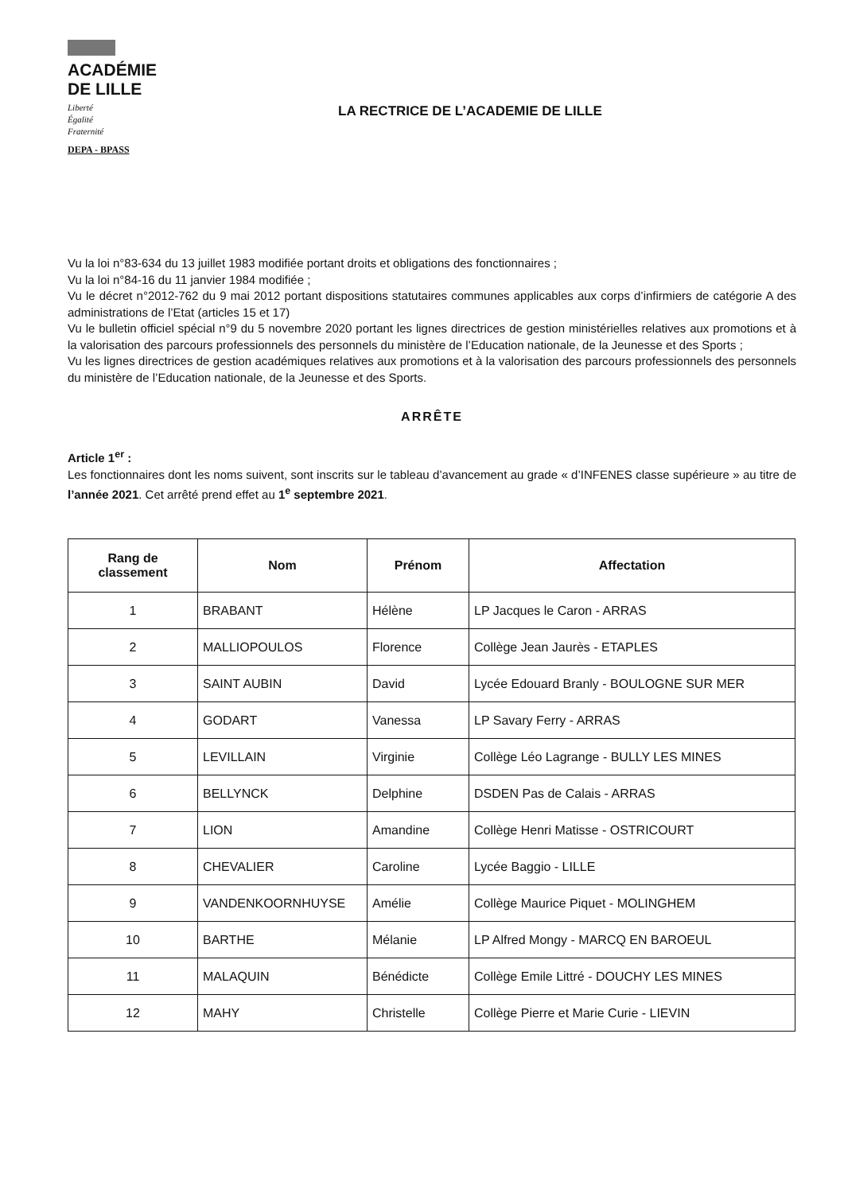ACADÉMIE
DE LILLE
Liberté
Égalité
Fraternité
DEPA - BPASS
LA RECTRICE DE L’ACADEMIE DE LILLE
Vu la loi n°83-634 du 13 juillet 1983 modifiée portant droits et obligations des fonctionnaires ;
Vu la loi n°84-16 du 11 janvier 1984 modifiée ;
Vu le décret n°2012-762 du 9 mai 2012 portant dispositions statutaires communes applicables aux corps d’infirmiers de catégorie A des administrations de l’Etat (articles 15 et 17)
Vu le bulletin officiel spécial n°9 du 5 novembre 2020 portant les lignes directrices de gestion ministérielles relatives aux promotions et à la valorisation des parcours professionnels des personnels du ministère de l’Education nationale, de la Jeunesse et des Sports ;
Vu les lignes directrices de gestion académiques relatives aux promotions et à la valorisation des parcours professionnels des personnels du ministère de l’Education nationale, de la Jeunesse et des Sports.
ARRÊTE
Article 1<sup>er</sup> :
Les fonctionnaires dont les noms suivent, sont inscrits sur le tableau d’avancement au grade « d’INFENES classe supérieure » au titre de l’année 2021. Cet arrêté prend effet au 1<sup>e</sup> septembre 2021.
| Rang de classement | Nom | Prénom | Affectation |
| --- | --- | --- | --- |
| 1 | BRABANT | Hélène | LP Jacques le Caron - ARRAS |
| 2 | MALLIOPOULOS | Florence | Collège Jean Jaurès - ETAPLES |
| 3 | SAINT AUBIN | David | Lycée Edouard Branly - BOULOGNE SUR MER |
| 4 | GODART | Vanessa | LP Savary Ferry - ARRAS |
| 5 | LEVILLAIN | Virginie | Collège Léo Lagrange - BULLY LES MINES |
| 6 | BELLYNCK | Delphine | DSDEN Pas de Calais - ARRAS |
| 7 | LION | Amandine | Collège Henri Matisse - OSTRICOURT |
| 8 | CHEVALIER | Caroline | Lycée Baggio - LILLE |
| 9 | VANDENKOORNHUYSE | Amélie | Collège Maurice Piquet - MOLINGHEM |
| 10 | BARTHE | Mélanie | LP Alfred Mongy - MARCQ EN BAROEUL |
| 11 | MALAQUIN | Bénédicte | Collège Emile Littré - DOUCHY LES MINES |
| 12 | MAHY | Christelle | Collège Pierre et Marie Curie - LIEVIN |